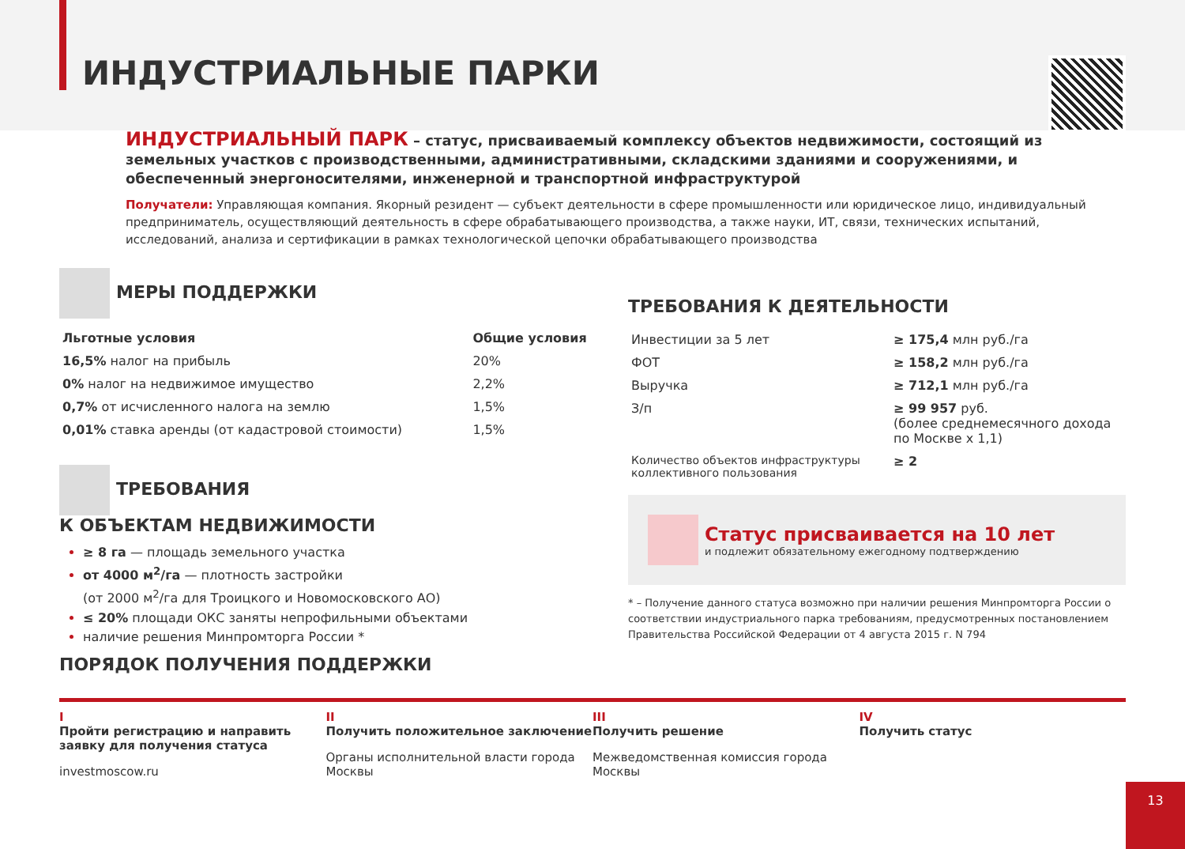ИНДУСТРИАЛЬНЫЕ ПАРКИ
ИНДУСТРИАЛЬНЫЙ ПАРК – статус, присваиваемый комплексу объектов недвижимости, состоящий из земельных участков с производственными, административными, складскими зданиями и сооружениями, и обеспеченный энергоносителями, инженерной и транспортной инфраструктурой
Получатели: Управляющая компания. Якорный резидент — субъект деятельности в сфере промышленности или юридическое лицо, индивидуальный предприниматель, осуществляющий деятельность в сфере обрабатывающего производства, а также науки, ИТ, связи, технических испытаний, исследований, анализа и сертификации в рамках технологической цепочки обрабатывающего производства
МЕРЫ ПОДДЕРЖКИ
| Льготные условия | Общие условия |
| --- | --- |
| 16,5% налог на прибыль | 20% |
| 0% налог на недвижимое имущество | 2,2% |
| 0,7% от исчисленного налога на землю | 1,5% |
| 0,01% ставка аренды (от кадастровой стоимости) | 1,5% |
ТРЕБОВАНИЯ
К ОБЪЕКТАМ НЕДВИЖИМОСТИ
≥ 8 га — площадь земельного участка
от 4000 м<sup>2</sup>/га — плотность застройки
(от 2000 м<sup>2</sup>/га для Троицкого и Новомосковского АО)
≤ 20% площади ОКС заняты непрофильными объектами
наличие решения Минпромторга России *
ТРЕБОВАНИЯ К ДЕЯТЕЛЬНОСТИ
| Инвестиции за 5 лет | ≥ 175,4 млн руб./га |
| ФОТ | ≥ 158,2 млн руб./га |
| Выручка | ≥ 712,1 млн руб./га |
| З/п | ≥ 99 957 руб. (более среднемесячного дохода по Москве х 1,1) |
| Количество объектов инфраструктуры коллективного пользования | ≥ 2 |
Статус присваивается на 10 лет
и подлежит обязательному ежегодному подтверждению
* – Получение данного статуса возможно при наличии решения Минпромторга России о соответствии индустриального парка требованиям, предусмотренных постановлением Правительства Российской Федерации от 4 августа 2015 г. N 794
ПОРЯДОК ПОЛУЧЕНИЯ ПОДДЕРЖКИ
I
Пройти регистрацию и направить заявку для получения статуса
investmoscow.ru
II
Получить положительное заключение
Органы исполнительной власти города Москвы
III
Получить решение
Межведомственная комиссия города Москвы
IV
Получить статус
13